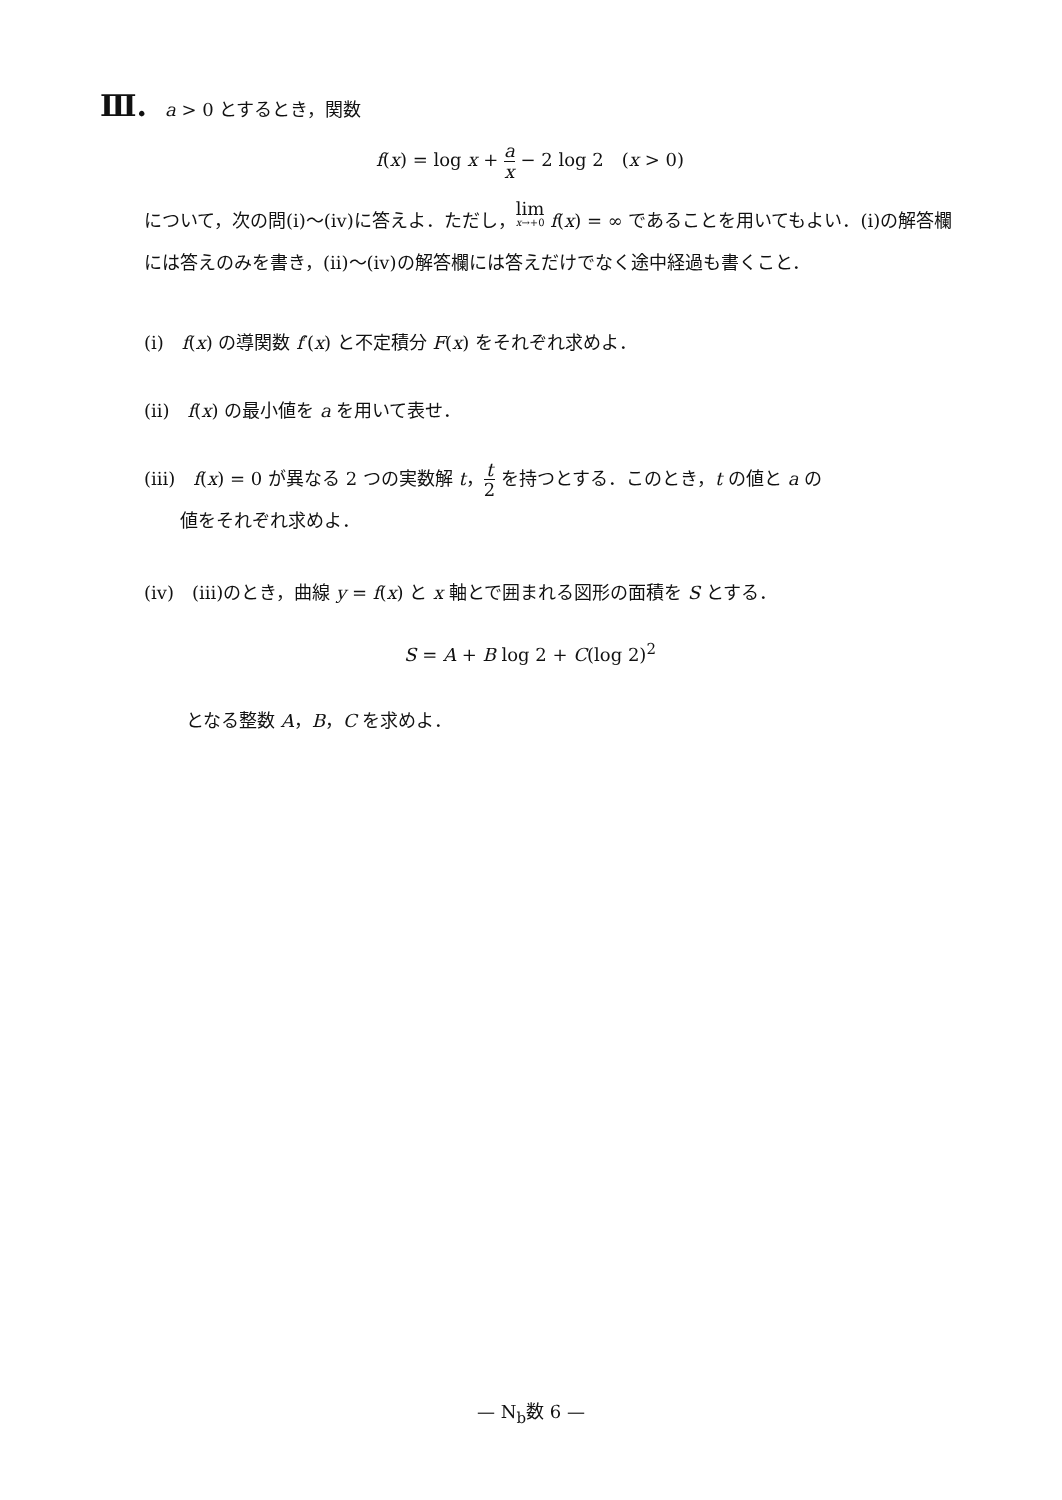Ⅲ.　a > 0 とするとき，関数
f(x) = log x + a x − 2 log 2　(x > 0)
について，次の問(ⅰ)～(ⅳ)に答えよ．ただし，lim x→+0 f(x) = ∞ であることを用いてもよい．(ⅰ)の解答欄には答えのみを書き，(ⅱ)～(ⅳ)の解答欄には答えだけでなく途中経過も書くこと．
(ⅰ)　f(x) の導関数 f′(x) と不定積分 F(x) をそれぞれ求めよ．
(ⅱ)　f(x) の最小値を a を用いて表せ．
(ⅲ)　f(x) = 0 が異なる 2 つの実数解 t，t 2 を持つとする．このとき，t の値と a の
　　値をそれぞれ求めよ．
(ⅳ)　(ⅲ)のとき，曲線 y = f(x) と x 軸とで囲まれる図形の面積を S とする．
S = A + B log 2 + C(log 2)<sup>2</sup>
となる整数 A，B，C を求めよ．
— N<sub>b</sub>数 6 —